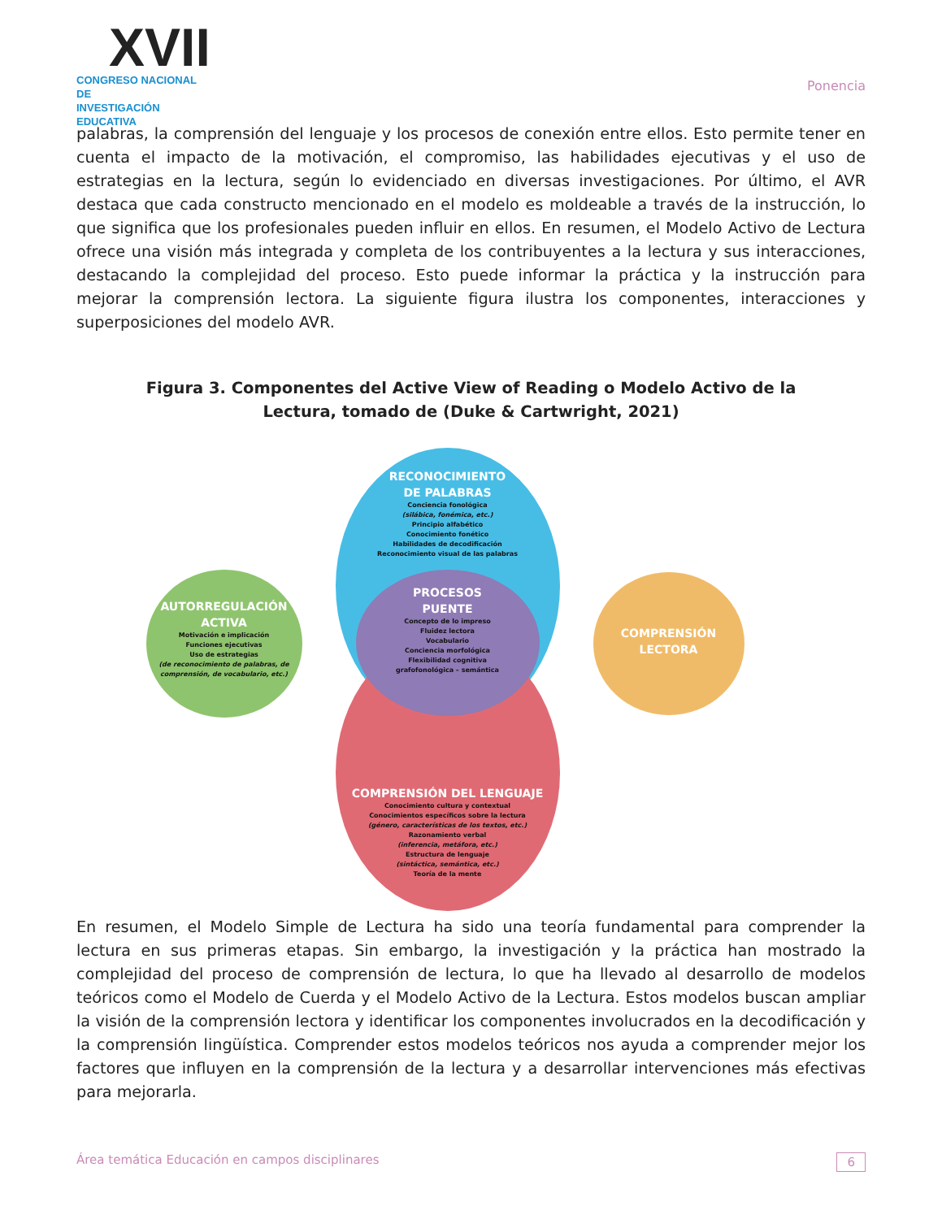XVII
CONGRESO NACIONAL DE
INVESTIGACIÓN EDUCATIVA
Ponencia
palabras, la comprensión del lenguaje y los procesos de conexión entre ellos. Esto permite tener en cuenta el impacto de la motivación, el compromiso, las habilidades ejecutivas y el uso de estrategias en la lectura, según lo evidenciado en diversas investigaciones. Por último, el AVR destaca que cada constructo mencionado en el modelo es moldeable a través de la instrucción, lo que significa que los profesionales pueden influir en ellos. En resumen, el Modelo Activo de Lectura ofrece una visión más integrada y completa de los contribuyentes a la lectura y sus interacciones, destacando la complejidad del proceso. Esto puede informar la práctica y la instrucción para mejorar la comprensión lectora. La siguiente figura ilustra los componentes, interacciones y superposiciones del modelo AVR.
Figura 3. Componentes del Active View of Reading o Modelo Activo de la Lectura, tomado de (Duke & Cartwright, 2021)
RECONOCIMIENTO
DE PALABRAS
Conciencia fonológica
(silábica, fonémica, etc.)
Principio alfabético
Conocimiento fonético
Habilidades de decodificación
Reconocimiento visual de las palabras
COMPRENSIÓN DEL LENGUAJE
Conocimiento cultura y contextual
Conocimientos específicos sobre la lectura
(género, características de los textos, etc.)
Razonamiento verbal
(inferencia, metáfora, etc.)
Estructura de lenguaje
(sintáctica, semántica, etc.)
Teoría de la mente
PROCESOS
PUENTE
Concepto de lo impreso
Fluidez lectora
Vocabulario
Conciencia morfológica
Flexibilidad cognitiva
grafofonológica – semántica
AUTORREGULACIÓN
ACTIVA
Motivación e implicación
Funciones ejecutivas
Uso de estrategias
(de reconocimiento de palabras, de comprensión, de vocabulario, etc.)
COMPRENSIÓN
LECTORA
En resumen, el Modelo Simple de Lectura ha sido una teoría fundamental para comprender la lectura en sus primeras etapas. Sin embargo, la investigación y la práctica han mostrado la complejidad del proceso de comprensión de lectura, lo que ha llevado al desarrollo de modelos teóricos como el Modelo de Cuerda y el Modelo Activo de la Lectura. Estos modelos buscan ampliar la visión de la comprensión lectora y identificar los componentes involucrados en la decodificación y la comprensión lingüística. Comprender estos modelos teóricos nos ayuda a comprender mejor los factores que influyen en la comprensión de la lectura y a desarrollar intervenciones más efectivas para mejorarla.
Área temática Educación en campos disciplinares 6